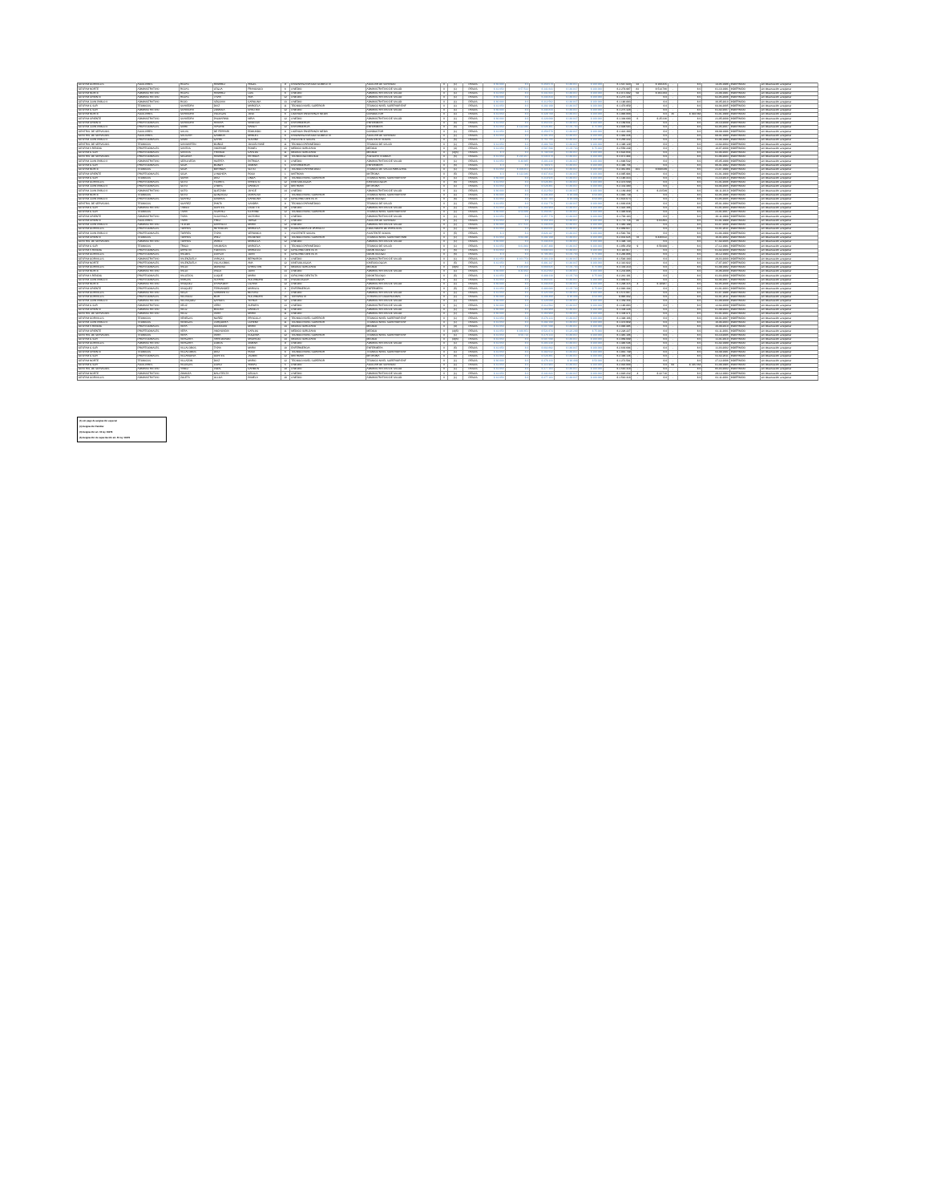| CESFAM CORVALLIS | AUXILIARES | ROJAS | RAMIREZ | ANGEL | 9 | ENSEÑANZA BASICA COMPLETA | AUXILIAR DE SERVICIO | II | (1) | PESOS | $ 60.000 | $ 0 | $ 258.570 | $ 180.937 | $ 100.000 | $ 1.547.820 | 34 | $ 160.435 | - | $ 0 | 14-05-1996 | INDEFINIDO | sin observación a registrar |
| CESFAM NORTE | ADMINISTRATIVO | ROJAS | LEGUA | FRANCISCO | 6 | 4 MEDIO | ADMINISTRATIVO DE SALUD | II | (1) | PESOS | $ 41.650 | $ 57.513 | $ 341.643 | $ 180.937 | $ 100.000 | $ 2.279.997 | 83 | $ 514.766 | - | $ 0 | 01-10-1991 | INDEFINIDO | sin observación a registrar |
| CESFAM NORTE | ADMINISTRATIVO | ROJAS | RAMIREZ | LUIS | 6 | 4 MEDIO | ADMINISTRATIVO DE SALUD | II | (1) | PESOS | $ 41.650 | $ 0 | $ 341.643 | $ 180.937 | $ 100.000 | $ 2.071.082 | 58 | $ 363.364 | - | $ 0 | 23-08-1991 | INDEFINIDO | sin observación a registrar |
| CESFAM ORIENTE | ADMINISTRATIVO | ROJAS | TAPIA | ANA | 12 | 4 MEDIO | ADMINISTRATIVO DE SALUD | II | (1) | PESOS | $ 60.000 | $ 0 | $ 244.834 | $ 180.937 | $ 100.000 | $ 1.275.328 | - | $ 0 | - | $ 0 | 02-05-2006 | INDEFINIDO | sin observación a registrar |
| CESFAM JUAN PABLO II | ADMINISTRATIVO | ROJO | SEGOVIA | CAROLINA | 13 | 4 MEDIO | ADMINISTRATIVO DE SALUD | II | (1) | PESOS | $ 60.000 | $ 0 | $ 212.562 | $ 180.937 | $ 100.000 | $ 1.190.893 | - | $ 0 | - | $ 0 | 30-05-2010 | INDEFINIDO | sin observación a registrar |
| CESFAM C.SUR | TECNICOS | SAAVEDRA | DIAZ | MARCELA | 11 | TECNICO NIVEL SUPERIOR | TECNICO NIVEL SUPERIOR ENF | II | (1) | PESOS | $ 41.650 | $ 0 | $ 292.199 | $ 180.937 | $ 100.000 | $ 1.470.959 | - | $ 0 | - | $ 0 | 04-04-2005 | INDEFINIDO | sin observación a registrar |
| CESFAM C.SUR | ADMINISTRATIVO | SAAVEDRA | ZOMOSA | CRISTINA | 12 | 4 MEDIO | ADMINISTRATIVO DE SALUD | II | (1) | PESOS | $ 60.000 | $ 0 | $ 244.834 | $ 180.937 | $ 100.000 | $ 1.275.328 | - | $ 0 | - | $ 0 | 01-02-2007 | INDEFINIDO | sin observación a registrar |
| CESFAM NORTE | AUXILIARES | SAAVEDRA | VILLEGAS | JOSE | 6 | LICENCIA ENSEÑANZA MEDIA | CONDUCTOR | II | (1) | PESOS | $ 41.650 | $ 0 | $ 329.709 | $ 180.937 | $ 100.000 | $ 1.948.068 | - | $ 0 | 35 | $ 304.564 | 01-01-1988 | INDEFINIDO | sin observación a registrar |
| CESFAM ORIENTE | ADMINISTRATIVO | SAAVEDRA | PALMARINO | NIRIA | 12 | 4 MEDIO | ADMINISTRATIVO DE SALUD | II | (1) | PESOS | $ 60.000 | $ 0 | $ 228.099 | $ 180.937 | $ 100.000 | $ 1.384.690 | 6 | $ 25.336 | - | $ 0 | 21-05-2008 | INDEFINIDO | sin observación a registrar |
| CESFAM ORIENTE | PROFESIONALES | SAAVEDRA | RIVERA | VANESSA | 13 | ENFERMERO/A | ENFERMERA | II | (5) | PESOS | $ 41.650 | $ 0 | $ 454.031 | $ 180.937 | $ 100.000 | $ 2.169.641 | - | $ 0 | - | $ 0 | 20-10-2008 | INDEFINIDO | sin observación a registrar |
| CESFAM JUAN PABLO II | PROFESIONALES | SAIRE | AYAVIRE | NANCY | 12 | ENFERMERO/A | ENFERMERA | II | (5) | PESOS | $ 41.650 | $ 122.040 | $ 528.461 | $ 135.703 | $ 75.000 | $ 2.029.583 | - | $ 0 | - | $ 0 | 02-05-2007 | INDEFINIDO | sin observación a registrar |
| CENTRAL DE SERVICIOS | AUXILIARES | SALAS | DE FERRARI | EDMUNDO | 8 | LICENCIA ENSEÑANZA MEDIA | CONDUCTOR | II | (1) | PESOS | $ 41.650 | $ 0 | $ 258.570 | $ 180.937 | $ 100.000 | $ 1.421.360 | - | $ 0 | - | $ 0 | 09-09-1996 | INDEFINIDO | sin observación a registrar |
| CENTRAL DE SERVICIOS | AUXILIARES | SALAZAR | GAMBOA | MANUEL | 6 | ENSEÑANZA BASICA COMPLETA | AUXILIAR DE SERVICIO | II | (1) | PESOS | $ 41.650 | $ 0 | $ 301.254 | $ 180.937 | $ 100.000 | $ 1.482.436 | - | $ 0 | - | $ 0 | 08-01-1990 | INDEFINIDO | sin observación a registrar |
| CESFAM JUAN PABLO II | PROFESIONALES | SAMIT | GARIN | SUSANA | 5 | ASISTENTE SOCIAL | ASISTENTE SOCIAL | II | (5) | PESOS | $ 0 | $ 0 | $ 751.755 | $ 180.937 | $ 100.000 | $ 3.258.222 | - | $ 0 | - | $ 0 | 01-04-1998 | INDEFINIDO | sin observación a registrar |
| CENTRAL DE SERVICIOS | TECNICOS | SAN MARTIN | MUÑOZ | JOSSELYNNE | 11 | TECNICO PARAMEDICO | TECNICO DE SALUD | II | (1) | PESOS | $ 41.650 | $ 0 | $ 280.709 | $ 180.937 | $ 100.000 | $ 1.396.129 | - | $ 0 | - | $ 0 | 13-02-2004 | INDEFINIDO | sin observación a registrar |
| CESFAM A.RENDIC | PROFESIONALES | SANTOS | ANDRADE | ROMEL | 13 | MEDICO /CIRUJANO | MEDICO | II | (4) | PESOS | $ 41.650 | $ 0 | $ 597.598 | $ 135.703 | $ 75.000 | $ 2.558.249 | - | $ 0 | - | $ 0 | 16-07-2008 | INDEFINIDO | sin observación a registrar |
| CESFAM C.SUR | PROFESIONALES | SANTOS | FRANCO | CARLOS | 11 | MEDICO /CIRUJANO | MEDICO | II | (4)(5) | PESOS | $ 0 | $ 0 | $ 744.549 | $ 180.937 | $ 100.000 | $ 3.622.654 | - | $ 0 | - | $ 0 | 02-04-2001 | INDEFINIDO | sin observación a registrar |
| CENTRAL DE SERVICIOS | PROFESIONALES | SEGOVIA | RAMIREZ | PATRICIA | 10 | TECNOLOGO MEDICO | ASESORA TECNICA | II | (5) | PESOS | $ 41.650 | $ 215.917 | $ 545.678 | $ 180.937 | $ 100.000 | $ 3.071.464 | - | $ 0 | - | $ 0 | 01-06-2003 | INDEFINIDO | sin observación a registrar |
| CESFAM JUAN PABLO II | ADMINISTRATIVO | SEPULVEDA | HUERTA | PATRICIA | 8 | 4 MEDIO | ADMINISTRATIVO DE SALUD | II | (1) | PESOS | $ 41.650 | $ 48.865 | $ 293.238 | $ 180.937 | $ 100.000 | $ 1.688.542 | - | $ 0 | - | $ 0 | 05-05-1998 | INDEFINIDO | sin observación a registrar |
| CESFAM C.SUR | PROFESIONALES | SILVA | MUNDY | XIMENA | 5 | ENFERMERO/A | ENFERMERA | II | (5) | PESOS | $ 0 | $ 0 | $ 788.971 | $ 180.937 | $ 100.000 | $ 3.386.756 | - | $ 0 | - | $ 0 | 06-01-1992 | INDEFINIDO | sin observación a registrar |
| CESFAM NORTE | TECNICOS | SILVA | MIRANDA | SIXTO | 8 | TECNICO PARAMEDICO | TECNICO DE SALUD AMBULANC | II | (1) | PESOS | $ 41.650 | $ 109.451 | $ 315.421 | $ 180.937 | $ 100.000 | $ 2.461.861 | 101 | $ 608.049 | - | $ 0 | 21-07-1998 | INDEFINIDO | sin observación a registrar |
| CESFAM ORIENTE | PROFESIONALES | SILVA | LANCHIPA | ROSA | 1 | MATRONA | MATRONA | II | (5) | PESOS | $ 0 | $ 122.040 | $ 937.834 | $ 180.937 | $ 100.000 | $ 4.095.984 | - | $ 0 | - | $ 0 | 01-01-1988 | INDEFINIDO | sin observación a registrar |
| CESFAM C.SUR | TECNICOS | SORIA | DIAZ | LINDA | 15 | TECNICO NIVEL SUPERIOR | TECNICO NIVEL SUPERIOR ENF | II | (1) | PESOS | $ 60.000 | $ 0 | $ 219.935 | $ 180.937 | $ 100.000 | $ 1.190.433 | - | $ 0 | - | $ 0 | 31-10-2010 | INDEFINIDO | sin observación a registrar |
| CESFAM CORVALLIS | PROFESIONALES | SOTO | FLORES | ERNESTO | 12 | KINESIOLOGO/A | KINESIOLOGO/A | II | (5) | PESOS | $ 41.650 | $ 0 | $ 528.461 | $ 180.937 | $ 100.000 | $ 2.470.569 | - | $ 0 | - | $ 0 | 01-01-2006 | INDEFINIDO | sin observación a registrar |
| CESFAM JUAN PABLO II | PROFESIONALES | SOTO | LAMAS | DANIELA | 12 | MATRONA | MATRONA | II | (1) | PESOS | $ 41.650 | $ 0 | $ 528.461 | $ 180.937 | $ 100.000 | $ 2.332.490 | - | $ 0 | - | $ 0 | 04-04-2005 | INDEFINIDO | sin observación a registrar |
| CESFAM JUAN PABLO II | ADMINISTRATIVO | SOTO | QUEZADA | JOYCE | 14 | 4 MEDIO | ADMINISTRATIVO DE SALUD | II | (1) | PESOS | $ 60.000 | $ 0 | $ 212.562 | $ 180.937 | $ 100.000 | $ 1.169.469 | 6 | $ 23.549 | - | $ 0 | 08-11-2010 | INDEFINIDO | sin observación a registrar |
| CESFAM NORTE | TECNICOS | SOTO | GONZALEZ | DORALISA | 7 | TECNICO NIVEL SUPERIOR | TECNICO NIVEL SUPERIOR ENF | II | (1) | PESOS | $ 60.000 | $ 0 | $ 346.400 | $ 90.468 | $ 50.000 | $ 1.093.738 | - | $ 0 | - | $ 0 | 02-05-1996 | INDEFINIDO | sin observación a registrar |
| CESFAM JUAN PABLO II | PROFESIONALES | SUAREZ | CAMPOS | CAROLINA | 12 | CIRUJANO DENTISTA | ODONTOLOGO | II | (5) | PESOS | $ 41.650 | $ 0 | $ 347.783 | $ 90.468 | $ 50.000 | $ 1.614.073 | - | $ 0 | - | $ 0 | 01-05-2005 | INDEFINIDO | sin observación a registrar |
| CENTRAL DE SERVICIOS | TECNICOS | SUAREZ | PANTA | SANDRA | 8 | TECNICO PARAMEDICO | TECNICO DE SALUD | II | (1) | PESOS | $ 41.650 | $ 0 | $ 332.778 | $ 180.937 | $ 100.000 | $ 1.600.836 | - | $ 0 | - | $ 0 | 05-01-1994 | INDEFINIDO | sin observación a registrar |
| CESFAM C.SUR | ADMINISTRATIVO | TABILO | CORTES | LISSETTE | 10 | 4 MEDIO | ADMINISTRATIVO DE SALUD | II | (1) | PESOS | $ 41.650 | $ 57.513 | $ 260.969 | $ 180.937 | $ 100.000 | $ 1.422.366 | - | $ 0 | - | $ 0 | 01-01-2004 | INDEFINIDO | sin observación a registrar |
| CESFAM C.SUR | TECNICOS | TAPIA | ALVAREZ | EXARINE | 12 | TECNICO NIVEL SUPERIOR | TECNICO NIVEL SUPERIOR ENF | II | (1) | PESOS | $ 60.000 | $ 54.489 | $ 256.067 | $ 180.937 | $ 100.000 | $ 1.448.939 | - | $ 0 | - | $ 0 | 23-01-2007 | INDEFINIDO | sin observación a registrar |
| CESFAM ORIENTE | ADMINISTRATIVO | TAPIA | ALCAYAGA | VICTORIA | 5 | 4 MEDIO | ADMINISTRATIVO DE SALUD | II | (1) | PESOS | $ 41.650 | $ 0 | $ 357.778 | $ 180.937 | $ 100.000 | $ 1.700.183 | - | $ 0 | - | $ 0 | 30-11-1988 | INDEFINIDO | sin observación a registrar |
| CESFAM ORIENTE | AUXILIARES | TAPIA | FREZ | JORGE | 2 | 4 MEDIO | AUXILIAR DE SERVICIO | II | (1) | PESOS | $ 41.650 | $ 0 | $ 358.164 | $ 180.937 | $ 100.000 | $ 1.775.716 | 10 | $ 63.491 | - | $ 0 | 01-01-1988 | INDEFINIDO | sin observación a registrar |
| CESFAM JUAN PABLO II | ADMINISTRATIVO | TEJEDA | CARRILLO | MARIA | 12 | 4 MEDIO | ADMINISTRATIVO DE SALUD | II | (1) | PESOS | $ 60.000 | $ 57.513 | $ 244.834 | $ 180.937 | $ 100.000 | $ 1.440.189 | - | $ 0 | - | $ 0 | 03-07-2006 | INDEFINIDO | sin observación a registrar |
| CESFAM CORVALLIS | PROFESIONALES | TORRES | REYNOLDS | MARCELA | 14 | EDUCADORA DE PARVULO | EDUCADORA DE PARVULOS | II | (1) | PESOS | $ 41.650 | $ 0 | $ 454.031 | $ 180.937 | $ 100.000 | $ 2.049.937 | - | $ 0 | - | $ 0 | 01-01-2011 | INDEFINIDO | sin observación a registrar |
| CESFAM JUAN PABLO II | PROFESIONALES | TORRES | TAPIA | VERONICA | 3 | ASISTENTE SOCIAL | ASISTENTE SOCIAL | II | (5) | PESOS | $ 0 | $ 0 | $ 826.187 | $ 180.937 | $ 100.000 | $ 3.540.781 | - | $ 0 | - | $ 0 | 01-04-1988 | INDEFINIDO | sin observación a registrar |
| CESFAM ORIENTE | TECNICOS | TORRES | PAEZ | PALMENIA | 11 | TECNICO NIVEL SUPERIOR | TECNICO NIVEL SUPERIOR AMB | II | (1) | PESOS | $ 41.650 | $ 64.396 | $ 292.199 | $ 180.937 | $ 100.000 | $ 2.033.025 | 78 | $ 436.622 | - | $ 0 | 16-01-2002 | INDEFINIDO | sin observación a registrar |
| CENTRAL DE SERVICIOS | ADMINISTRATIVO | TORRES | PEREZ | MARCELA | 12 | 4 MEDIO | ADMINISTRATIVO DE SALUD | II | (1) | PESOS | $ 60.000 | $ 0 | $ 244.834 | $ 180.937 | $ 100.000 | $ 1.394.720 | - | $ 0 | - | $ 0 | 07-02-2005 | INDEFINIDO | sin observación a registrar |
| CESFAM C.SUR | TECNICOS | TRIGO | AHUMADA | MARCELA | 6 | TECNICO PARAMEDICO | TECNICO DE SALUD | II | (1) | PESOS | $ 41.650 | $ 61.864 | $ 367.490 | $ 180.937 | $ 100.000 | $ 1.856.259 | 9 | $ 56.999 | - | $ 0 | 27-12-1991 | INDEFINIDO | sin observación a registrar |
| CESFAM A.RENDIC | PROFESIONALES | URRUTIA | FUENTES | MARCELO | 12 | CIRUJANO DENTISTA | ODONTOLOGO | II | (5) | PESOS | $ 41.650 | $ 0 | $ 646.583 | $ 180.937 | $ 100.000 | $ 3.116.917 | - | $ 0 | - | $ 0 | 01-02-2009 | INDEFINIDO | sin observación a registrar |
| CESFAM CORVALLIS | PROFESIONALES | VALDES | LOAYZA | JUAN | 6 | CIRUJANO DENTISTA | ODONTOLOGO | II | (5) | PESOS | $ 0 | $ 0 | $ 705.363 | $ 135.703 | $ 75.000 | $ 3.246.866 | - | $ 0 | - | $ 0 | 16-12-1994 | INDEFINIDO | sin observación a registrar |
| CESFAM CORVALLIS | ADMINISTRATIVO | VALENZUELA | VARGAS | BERNARDA | 9 | 4 MEDIO | ADMINISTRATIVO DE SALUD | II | (1) | PESOS | $ 41.650 | $ 101.754 | $ 293.238 | $ 180.937 | $ 100.000 | $ 1.548.300 | - | $ 0 | - | $ 0 | 29-03-2000 | INDEFINIDO | sin observación a registrar |
| CESFAM NORTE | PROFESIONALES | VALENZUELA | VILLALOBOS | ANA | 12 | KINESIOLOGO/A | KINESIOLOGO/A | II | (5) | PESOS | $ 41.650 | $ 0 | $ 491.247 | $ 180.937 | $ 100.000 | $ 2.310.922 | - | $ 0 | - | $ 0 | 17-07-2007 | INDEFINIDO | sin observación a registrar |
| CESFAM CORVALLIS | PROFESIONALES | VALLE | DONOSO | CHRISTIAN | 8 | MEDICO /CIRUJANO | MEDICO | II | (4)(5) | PESOS | $ 0 | $ 135.918 | $ 668.625 | $ 135.703 | $ 75.000 | $ 3.330.210 | - | $ 0 | - | $ 0 | 01-09-1992 | INDEFINIDO | sin observación a registrar |
| CESFAM NORTE | ADMINISTRATIVO | VALLE | VALLE | JUAN | 13 | 4 MEDIO | ADMINISTRATIVO DE SALUD | II | (1) | PESOS | $ 60.000 | $ 42.912 | $ 212.562 | $ 180.937 | $ 100.000 | $ 1.233.805 | - | $ 0 | - | $ 0 | 15-06-2009 | INDEFINIDO | sin observación a registrar |
| CESFAM A.RENDIC | PROFESIONALES | VALLEJOS | LUQUE | MARIA | 13 | CIRUJANO DENTISTA | ODONTOLOGO | II | (5) | PESOS | $ 41.650 | $ 0 | $ 489.338 | $ 135.703 | $ 75.000 | $ 2.241.181 | - | $ 0 | - | $ 0 | 01-03-2008 | INDEFINIDO | sin observación a registrar |
| CESFAM JUAN PABLO II | PROFESIONALES | VARGAS | ALFARO | ALEJANDRO | 14 | PSICOLOGO/A | PSICOLOGO/A | II | (1) | PESOS | $ 41.650 | $ 0 | $ 454.031 | $ 180.937 | $ 100.000 | $ 2.049.937 | - | $ 0 | - | $ 0 | 02-04-2007 | INDEFINIDO | sin observación a registrar |
| CESFAM NORTE | ADMINISTRATIVO | VASQUEZ | OYANADER | LILIANA | 12 | 4 MEDIO | ADMINISTRATIVO DE SALUD | II | (1) | PESOS | $ 60.000 | $ 0 | $ 244.834 | $ 180.937 | $ 100.000 | $ 1.294.315 | 4 | $ 18.987 | - | $ 0 | 02-05-2006 | INDEFINIDO | sin observación a registrar |
| CESFAM ORIENTE | PROFESIONALES | VASQUEZ | FERNANDEZ | MARISOL | 9 | ENFERMERO/A | ENFERMERA | II | (5) | PESOS | $ 41.650 | $ 0 | $ 480.080 | $ 135.703 | $ 75.000 | $ 2.093.304 | - | $ 0 | - | $ 0 | 01-01-2003 | INDEFINIDO | sin observación a registrar |
| CESFAM CORVALLIS | ADMINISTRATIVO | VEGA | SARMIENTO | BEATRIZ | 7 | 4 MEDIO | ADMINISTRATIVO DE SALUD | II | (1) | PESOS | $ 41.650 | $ 0 | $ 325.508 | $ 180.937 | $ 100.000 | $ 1.573.067 | - | $ 0 | - | $ 0 | 01-07-1996 | INDEFINIDO | sin observación a registrar |
| CESFAM CORVALLIS | PROFESIONALES | VELASCO | MUR | ALEJANDRA | 15 | TERAPEUTA | TERAPEUTA OCUPACIONAL | II | (1) | PESOS | $ 60.000 | $ 0 | $ 208.408 | $ 90.468 | $ 50.000 | $ 993.442 | - | $ 0 | - | $ 0 | 01-01-2011 | INDEFINIDO | sin observación a registrar |
| CESFAM JUAN PABLO II | ADMINISTRATIVO | VELASQUEZ | GARCES | YERICA | 12 | 4 MEDIO | ADMINISTRATIVO DE SALUD | II | (1) | PESOS | $ 60.000 | $ 0 | $ 228.099 | $ 180.937 | $ 100.000 | $ 1.359.354 | - | $ 0 | - | $ 0 | 01-08-2008 | INDEFINIDO | sin observación a registrar |
| CESFAM C.SUR | ADMINISTRATIVO | VELIZ | VERA | AURORA | 13 | 4 MEDIO | ADMINISTRATIVO DE SALUD | II | (1) | PESOS | $ 60.000 | $ 0 | $ 212.562 | $ 180.937 | $ 100.000 | $ 1.190.893 | - | $ 0 | - | $ 0 | 12-02-2009 | INDEFINIDO | sin observación a registrar |
| CESFAM ORIENTE | ADMINISTRATIVO | VELIZ | MOLINA | DANIELA | 11 | 4 MEDIO | ADMINISTRATIVO DE SALUD | II | (1) | PESOS | $ 60.000 | $ 0 | $ 260.969 | $ 180.937 | $ 100.000 | $ 1.338.228 | - | $ 0 | - | $ 0 | 01-09-2004 | INDEFINIDO | sin observación a registrar |
| CENTRAL DE SERVICIOS | ADMINISTRATIVO | VELIZ | VERA | MARIA | 11 | 4 MEDIO | ADMINISTRATIVO DE SALUD | II | (1) | PESOS | $ 60.000 | $ 0 | $ 260.969 | $ 180.937 | $ 100.000 | $ 1.338.471 | - | $ 0 | - | $ 0 | 01-01-2001 | INDEFINIDO | sin observación a registrar |
| CESFAM CORVALLIS | TECNICOS | VENEGAS | NUÑEZ | PRISCILLA | 12 | TECNICO NIVEL SUPERIOR | TECNICO NIVEL SUPERIOR ENF | II | (1) | PESOS | $ 41.650 | $ 0 | $ 276.133 | $ 180.937 | $ 100.000 | $ 1.394.166 | - | $ 0 | - | $ 0 | 08-01-2007 | INDEFINIDO | sin observación a registrar |
| CESFAM JUAN PABLO II | TECNICOS | VENEGAS | JORQUERA | LORENA | 11 | TECNICO NIVEL SUPERIOR | TECNICO NIVEL SUPERIOR ENF | II | (1) | PESOS | $ 41.650 | $ 0 | $ 292.199 | $ 180.937 | $ 100.000 | $ 1.470.959 | - | $ 0 | - | $ 0 | 16-04-2003 | INDEFINIDO | sin observación a registrar |
| CESFAM A.RENDIC | PROFESIONALES | VERA | CODOCEO | MARIA | 14 | MEDICO /CIRUJANO | MEDICO | II | (4) | PESOS | $ 41.650 | $ 0 | $ 597.598 | $ 180.937 | $ 100.000 | $ 3.048.495 | - | $ 0 | - | $ 0 | 30-08-2010 | INDEFINIDO | sin observación a registrar |
| CESFAM ORIENTE | PROFESIONALES | VERA | ANCHUNDIA | CARLOS | 11 | MEDICO /CIRUJANO | MEDICO | II | (4)(5) | PESOS | $ 41.650 | $ 160.651 | $ 521.674 | $ 120.290 | $ 75.000 | $ 2.228.227 | - | $ 0 | - | $ 0 | 01-11-2001 | INDEFINIDO | sin observación a registrar |
| CENTRAL DE SERVICIOS | TECNICOS | VERA | VERA | EUGENIA | 12 | TECNICO NIVEL SUPERIOR | TECNICO NIVEL SUPERIOR ENF | II | (1) | PESOS | $ 41.650 | $ 50.714 | $ 276.133 | $ 180.937 | $ 100.000 | $ 1.445.106 | - | $ 0 | - | $ 0 | 03-10-2005 | INDEFINIDO | sin observación a registrar |
| CESFAM C.SUR | PROFESIONALES | VERGARA | ARREDONDO | MAURICIO | 14 | MEDICO /CIRUJANO | MEDICO | II | (4)(5) | PESOS | $ 41.650 | $ 0 | $ 597.598 | $ 180.937 | $ 100.000 | $ 3.069.089 | - | $ 0 | - | $ 0 | 11-01-2010 | INDEFINIDO | sin observación a registrar |
| CESFAM CORVALLIS | ADMINISTRATIVO | VERGARA | LOBOS | XIMENA | 9 | 4 MEDIO | ADMINISTRATIVO DE SALUD | II | (1) | PESOS | $ 41.650 | $ 0 | $ 293.238 | $ 180.937 | $ 100.000 | $ 1.446.546 | - | $ 0 | - | $ 0 | 01-02-1999 | INDEFINIDO | sin observación a registrar |
| CESFAM C.SUR | PROFESIONALES | VILLALOBOS | TAPIA | MARIA | 10 | ENFERMERO/A | ENFERMERA | II | (5) | PESOS | $ 41.650 | $ 0 | $ 602.892 | $ 180.937 | $ 100.000 | $ 2.630.694 | - | $ 0 | - | $ 0 | 11-03-2002 | INDEFINIDO | sin observación a registrar |
| CESFAM ORIENTE | TECNICOS | VILLALOBOS | DIAZ | ROSA | 6 | TECNICO NIVEL SUPERIOR | TECNICO NIVEL SUPERIOR ENF | II | (1) | PESOS | $ 41.650 | $ 0 | $ 382.532 | $ 180.937 | $ 100.000 | $ 1.843.749 | - | $ 0 | - | $ 0 | 04-09-1991 | INDEFINIDO | sin observación a registrar |
| CESFAM C.SUR | PROFESIONALES | VILLANUEVA | CORTES | JAZMIN | 12 | MATRONA | MATRONA | II | (5) | PESOS | $ 41.650 | $ 0 | $ 528.461 | $ 180.937 | $ 100.000 | $ 2.348.136 | - | $ 0 | - | $ 0 | 01-02-2011 | INDEFINIDO | sin observación a registrar |
| CESFAM NORTE | TECNICOS | VILLAZON | DIAZ | MARIO | 12 | TECNICO NIVEL SUPERIOR | TECNICO NIVEL SUPERIOR ENF | II | (1) | PESOS | $ 60.000 | $ 0 | $ 276.133 | $ 90.468 | $ 50.000 | $ 1.272.581 | - | $ 0 | - | $ 0 | 27-12-2006 | INDEFINIDO | sin observación a registrar |
| CESFAM C.SUR | AUXILIARES | VILLEGAS | LOPEZ | ANIBAL | 5 | 4 MEDIO | AUXILIAR DE SERVICIO | II | (1) | PESOS | $ 41.650 | $ 0 | $ 315.983 | $ 180.937 | $ 100.000 | $ 2.018.068 | - | $ 0 | 64 | $ 335.554 | 01-08-1985 | INDEFINIDO | sin observación a registrar |
| CENTRAL DE SERVICIOS | ADMINISTRATIVO | YAÑEZ | VIDAL | CARMEN | 10 | 4 MEDIO | ADMINISTRATIVO DE SALUD | II | (1) | PESOS | $ 41.650 | $ 0 | $ 277.103 | $ 180.937 | $ 100.000 | $ 1.510.318 | - | $ 0 | - | $ 0 | 05-03-2002 | INDEFINIDO | sin observación a registrar |
| CESFAM NORTE | ADMINISTRATIVO | ZOMOZA | MALATESTA | CECILIA | 6 | 4 MEDIO | ADMINISTRATIVO DE SALUD | II | (1) | PESOS | $ 41.650 | $ 0 | $ 341.643 | $ 180.937 | $ 100.000 | $ 1.820.232 | 4 | $ 22.710 | - | $ 0 | 29-12-1993 | INDEFINIDO | sin observación a registrar |
| CESFAM CORVALLIS | ADMINISTRATIVO | ZULETA | ULLOA | PAMELA | 10 | 4 MEDIO | ADMINISTRATIVO DE SALUD | II | (1) | PESOS | $ 41.650 | $ 0 | $ 277.103 | $ 180.937 | $ 100.000 | $ 1.510.318 | - | $ 0 | - | $ 0 | 01-11-2001 | INDEFINIDO | sin observación a registrar |
(1) sin pago de asignación especial
(3) Asignación Familiar
(4) Asignación art. 45 ley 19378
(5) Asignación de capacitación art. 45 ley 19378